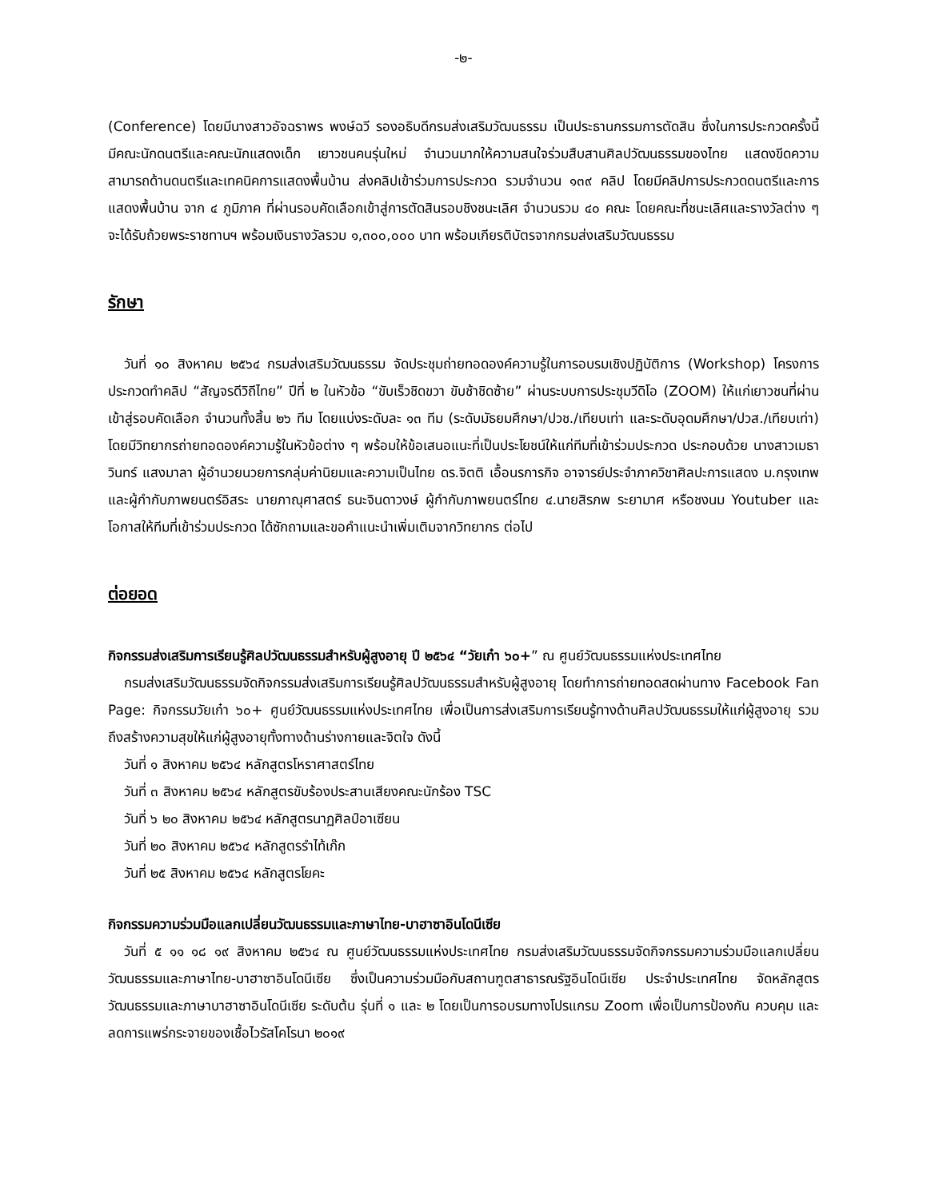-๒-
(Conference) โดยมีนางสาวอัจฉราพร พงษ์ฉวี รองอธิบดีกรมส่งเสริมวัฒนธรรม เป็นประธานกรรมการตัดสิน ซึ่งในการประกวดครั้งนี้ มีคณะนักดนตรีและคณะนักแสดงเด็ก เยาวชนคนรุ่นใหม่ จำนวนมากให้ความสนใจร่วมสืบสานศิลปวัฒนธรรมของไทย แสดงขีดความสามารถด้านดนตรีและเทคนิคการแสดงพื้นบ้าน ส่งคลิปเข้าร่วมการประกวด รวมจำนวน ๑๓๙ คลิป โดยมีคลิปการประกวดดนตรีและการแสดงพื้นบ้าน จาก ๔ ภูมิภาค ที่ผ่านรอบคัดเลือกเข้าสู่การตัดสินรอบชิงชนะเลิศ จำนวนรวม ๔๐ คณะ โดยคณะที่ชนะเลิศและรางวัลต่าง ๆ จะได้รับถ้วยพระราชทานฯ พร้อมเงินรางวัลรวม ๑,๓๐๐,๐๐๐ บาท พร้อมเกียรติบัตรจากกรมส่งเสริมวัฒนธรรม
รักษา
วันที่ ๑๐ สิงหาคม ๒๕๖๔ กรมส่งเสริมวัฒนธรรม จัดประชุมถ่ายทอดองค์ความรู้ในการอบรมเชิงปฏิบัติการ (Workshop) โครงการประกวดทำคลิป “สัญจรดีวิถีไทย” ปีที่ ๒ ในหัวข้อ “ขับเร็วชิดขวา ขับช้าชิดซ้าย” ผ่านระบบการประชุมวีดิโอ (ZOOM) ให้แก่เยาวชนที่ผ่านเข้าสู่รอบคัดเลือก จำนวนทั้งสิ้น ๒๖ ทีม โดยแบ่งระดับละ ๑๓ ทีม (ระดับมัธยมศึกษา/ปวช./เทียบเท่า และระดับอุดมศึกษา/ปวส./เทียบเท่า) โดยมีวิทยากรถ่ายทอดองค์ความรู้ในหัวข้อต่าง ๆ พร้อมให้ข้อเสนอแนะที่เป็นประโยชน์ให้แก่ทีมที่เข้าร่วมประกวด ประกอบด้วย นางสาวเมธาวินทร์ แสงมาลา ผู้อำนวยนวยการกลุ่มค่านิยมและความเป็นไทย ดร.จิตติ เอื้อนรการกิจ อาจารย์ประจำภาควิชาศิลปะการแสดง ม.กรุงเทพและผู้กำกับภาพยนตร์อิสระ นายภาณุศาสตร์ ธนะจินดาวงษ์ ผู้กำกับภาพยนตร์ไทย ๔.นายสิรภพ ระยามาศ หรือชงนม Youtuber และโอกาสให้ทีมที่เข้าร่วมประกวด ได้ซักถามและขอคำแนะนำเพิ่มเติมจากวิทยากร ต่อไป
ต่อยอด
กิจกรรมส่งเสริมการเรียนรู้ศิลปวัฒนธรรมสำหรับผู้สูงอายุ ปี ๒๕๖๔ “วัยเก๋า ๖๐+” ณ ศูนย์วัฒนธรรมแห่งประเทศไทย
กรมส่งเสริมวัฒนธรรมจัดกิจกรรมส่งเสริมการเรียนรู้ศิลปวัฒนธรรมสำหรับผู้สูงอายุ โดยทำการถ่ายทอดสดผ่านทาง Facebook Fan Page: กิจกรรมวัยเก๋า ๖๐+ ศูนย์วัฒนธรรมแห่งประเทศไทย เพื่อเป็นการส่งเสริมการเรียนรู้ทางด้านศิลปวัฒนธรรมให้แก่ผู้สูงอายุ รวมถึงสร้างความสุขให้แก่ผู้สูงอายุทั้งทางด้านร่างกายและจิตใจ ดังนี้
วันที่ ๑ สิงหาคม ๒๕๖๔ หลักสูตรโหราศาสตร์ไทย
วันที่ ๓ สิงหาคม ๒๕๖๔ หลักสูตรขับร้องประสานเสียงคณะนักร้อง TSC
วันที่ ๖ ๒๐ สิงหาคม ๒๕๖๔ หลักสูตรนาฏศิลป์อาเซียน
วันที่ ๒๐ สิงหาคม ๒๕๖๔ หลักสูตรรำไท้เก๊ก
วันที่ ๒๕ สิงหาคม ๒๕๖๔ หลักสูตรโยคะ
กิจกรรมความร่วมมือแลกเปลี่ยนวัฒนธรรมและภาษาไทย-บาฮาซาอินโดนีเซีย
วันที่ ๕ ๑๑ ๑๘ ๑๙ สิงหาคม ๒๕๖๔ ณ ศูนย์วัฒนธรรมแห่งประเทศไทย กรมส่งเสริมวัฒนธรรมจัดกิจกรรมความร่วมมือแลกเปลี่ยนวัฒนธรรมและภาษาไทย-บาฮาซาอินโดนีเซีย ซึ่งเป็นความร่วมมือกับสถานฑูตสาธารณรัฐอินโดนีเซีย ประจำประเทศไทย จัดหลักสูตรวัฒนธรรมและภาษาบาฮาซาอินโดนีเซีย ระดับต้น รุ่นที่ ๑ และ ๒ โดยเป็นการอบรมทางโปรแกรม Zoom เพื่อเป็นการป้องกัน ควบคุม และลดการแพร่กระจายของเชื้อไวรัสโคโรนา ๒๐๑๙